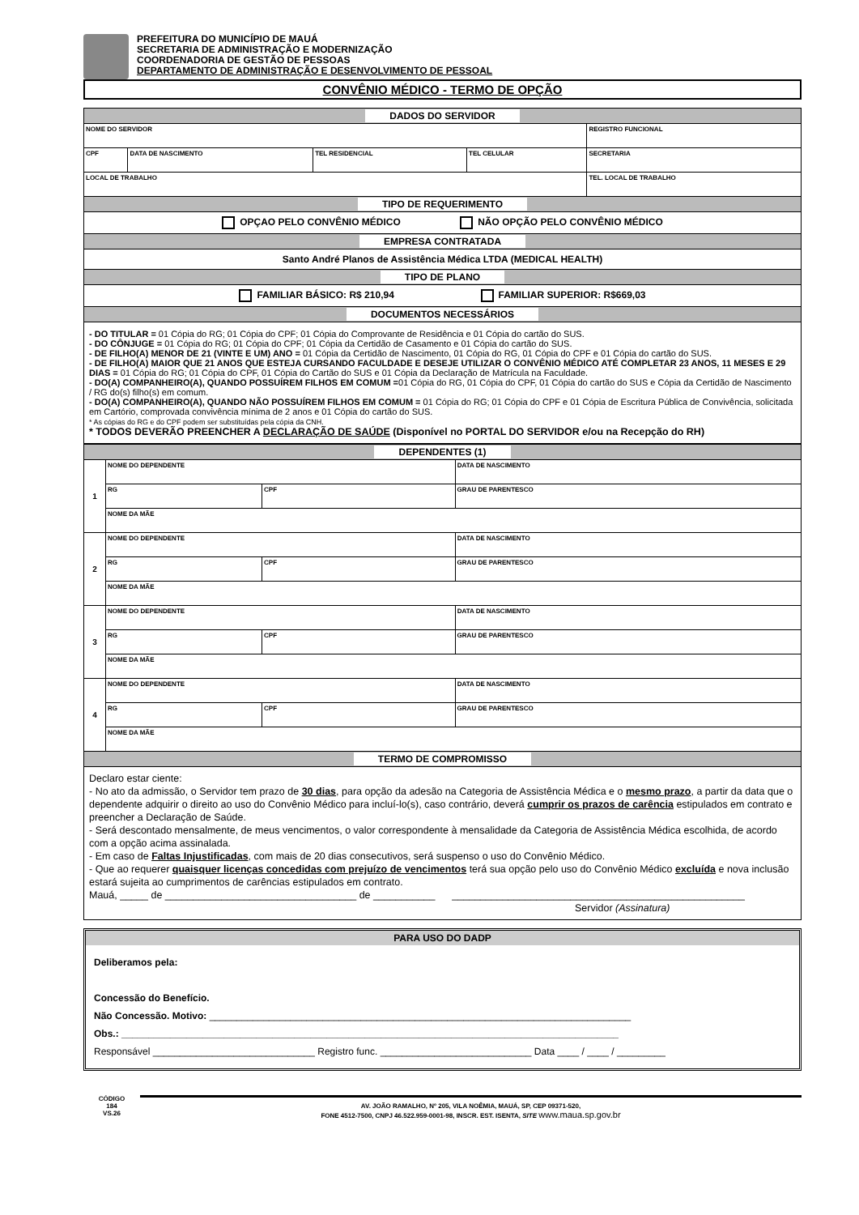PREFEITURA DO MUNICÍPIO DE MAUÁ
SECRETARIA DE ADMINISTRAÇÃO E MODERNIZAÇÃO
COORDENADORIA DE GESTÃO DE PESSOAS
DEPARTAMENTO DE ADMINISTRAÇÃO E DESENVOLVIMENTO DE PESSOAL
CONVÊNIO MÉDICO - TERMO DE OPÇÃO
| DADOS DO SERVIDOR | | | | |
| NOME DO SERVIDOR | | | | REGISTRO FUNCIONAL |
| CPF | DATA DE NASCIMENTO | TEL RESIDENCIAL | TEL CELULAR | SECRETARIA |
| LOCAL DE TRABALHO | | | | TEL. LOCAL DE TRABALHO |
| TIPO DE REQUERIMENTO | | | | |
| OPÇAO PELO CONVÊNIO MÉDICO NÃO OPÇÃO PELO CONVÊNIO MÉDICO | | | | |
| EMPRESA CONTRATADA | | | | |
| Santo André Planos de Assistência Médica LTDA (MEDICAL HEALTH) | | | | |
| TIPO DE PLANO | | | | |
| FAMILIAR BÁSICO: R$ 210,94 FAMILIAR SUPERIOR: R$669,03 | | | | |
| DOCUMENTOS NECESSÁRIOS | | | | |
| - DO TITULAR = 01 Cópia do RG; 01 Cópia do CPF; 01 Cópia do Comprovante de Residência e 01 Cópia do cartão do SUS. - DO CÔNJUGE = 01 Cópia do RG; 01 Cópia do CPF; 01 Cópia da Certidão de Casamento e 01 Cópia do cartão do SUS. - DE FILHO(A) MENOR DE 21 (VINTE E UM) ANO = 01 Cópia da Certidão de Nascimento, 01 Cópia do RG, 01 Cópia do CPF e 01 Cópia do cartão do SUS. - DE FILHO(A) MAIOR QUE 21 ANOS QUE ESTEJA CURSANDO FACULDADE E DESEJE UTILIZAR O CONVÊNIO MÉDICO ATÉ COMPLETAR 23 ANOS, 11 MESES E 29 DIAS = 01 Cópia do RG; 01 Cópia do CPF, 01 Cópia do Cartão do SUS e 01 Cópia da Declaração de Matrícula na Faculdade. - DO(A) COMPANHEIRO(A), QUANDO POSSUÍREM FILHOS EM COMUM = 01 Cópia do RG, 01 Cópia do CPF, 01 Cópia do cartão do SUS e Cópia da Certidão de Nascimento / RG do(s) filho(s) em comum. - DO(A) COMPANHEIRO(A), QUANDO NÃO POSSUÍREM FILHOS EM COMUM = 01 Cópia do RG; 01 Cópia do CPF e 01 Cópia de Escritura Pública de Convivência, solicitada em Cartório, comprovada convivência mínima de 2 anos e 01 Cópia do cartão do SUS. * As cópias do RG e do CPF podem ser substituídas pela cópia da CNH. * TODOS DEVERÃO PREENCHER A DECLARAÇÃO DE SAÚDE (Disponível no PORTAL DO SERVIDOR e/ou na Recepção do RH) | | | | |
| DEPENDENTES (1) | | | | |
| 1 | NOME DO DEPENDENTE | | | DATA DE NASCIMENTO |
| | RG | CPF | GRAU DE PARENTESCO | |
| | NOME DA MÃE | | | |
| 2 | NOME DO DEPENDENTE | | | DATA DE NASCIMENTO |
| | RG | CPF | GRAU DE PARENTESCO | |
| | NOME DA MÃE | | | |
| 3 | NOME DO DEPENDENTE | | | DATA DE NASCIMENTO |
| | RG | CPF | GRAU DE PARENTESCO | |
| | NOME DA MÃE | | | |
| 4 | NOME DO DEPENDENTE | | | DATA DE NASCIMENTO |
| | RG | CPF | GRAU DE PARENTESCO | |
| | NOME DA MÃE | | | |
| TERMO DE COMPROMISSO | | | | |
| Declaro estar ciente: - No ato da admissão, o Servidor tem prazo de 30 dias , para opção da adesão na Categoria de Assistência Médica e o mesmo prazo , a partir da data que o dependente adquirir o direito ao uso do Convênio Médico para incluí-lo(s), caso contrário, deverá cumprir os prazos de carência estipulados em contrato e preencher a Declaração de Saúde. - Será descontado mensalmente, de meus vencimentos, o valor correspondente à mensalidade da Categoria de Assistência Médica escolhida, de acordo com a opção acima assinalada. - Em caso de Faltas Injustificadas , com mais de 20 dias consecutivos, será suspenso o uso do Convênio Médico. - Que ao requerer quaisquer licenças concedidas com prejuízo de vencimentos terá sua opção pelo uso do Convênio Médico excluída e nova inclusão estará sujeita ao cumprimentos de carências estipulados em contrato. Mauá, _____ de __________________________________ de ___________ ____________________________________________________ Servidor (Assinatura) | | | | |
PARA USO DO DADP
Deliberamos pela:
Concessão do Benefício.
Não Concessão. Motivo: ______________________________________________________________________________
Obs.: ____________________________________________________________________________________________
Responsável ______________________________ Registro func. ____________________________ Data ____ / ____ / _________
CÓDIGO
184
VS.26
AV. JOÃO RAMALHO, Nº 205, VILA NOÊMIA, MAUÁ, SP, CEP 09371-520,
FONE 4512-7500, CNPJ 46.522.959-0001-98, INSCR. EST. ISENTA, SITE www.maua.sp.gov.br